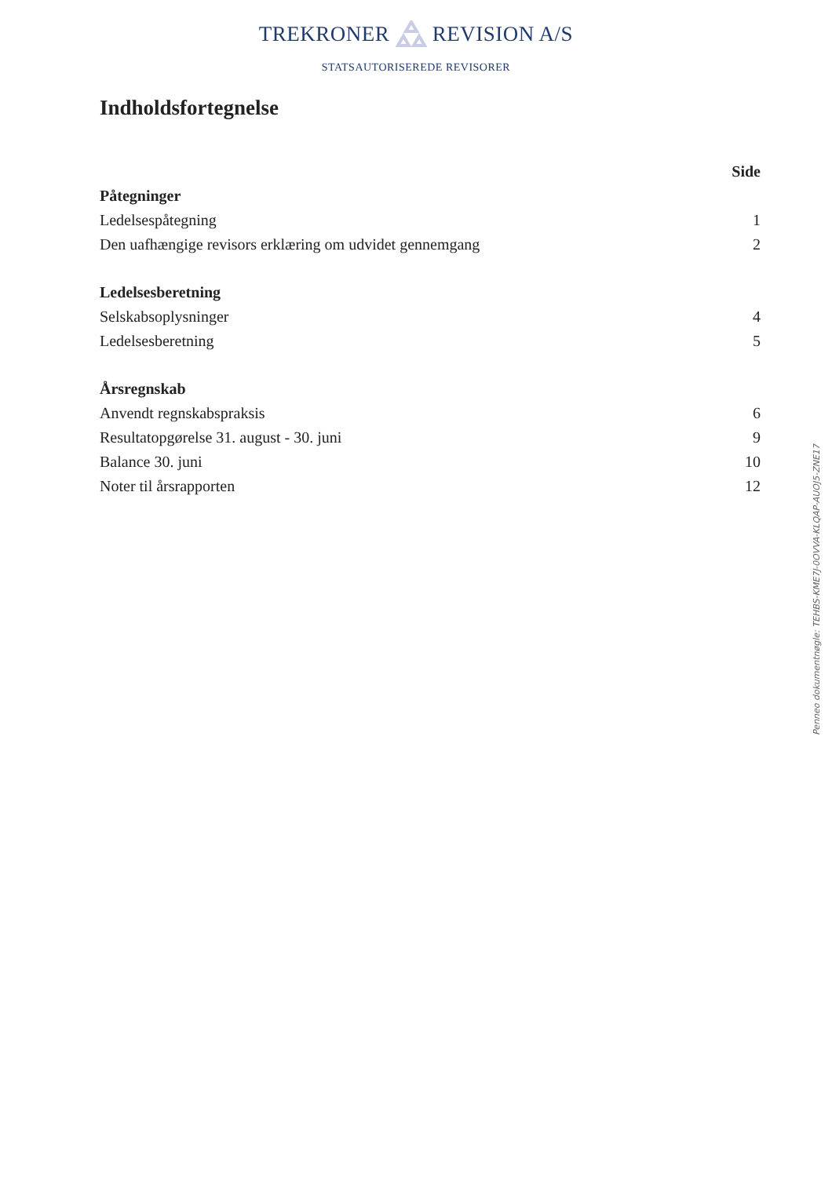TREKRONER REVISION A/S
STATSAUTORISEREDE REVISORER
Indholdsfortegnelse
| | Side |
| Påtegninger | |
| Ledelsespåtegning | 1 |
| Den uafhængige revisors erklæring om udvidet gennemgang | 2 |
| Ledelsesberetning | |
| Selskabsoplysninger | 4 |
| Ledelsesberetning | 5 |
| Årsregnskab | |
| Anvendt regnskabspraksis | 6 |
| Resultatopgørelse 31. august - 30. juni | 9 |
| Balance 30. juni | 10 |
| Noter til årsrapporten | 12 |
Penneo dokumentnøgle: TEHBS-KME7J-0OVVA-KLQAP-AUOJ5-ZNE17